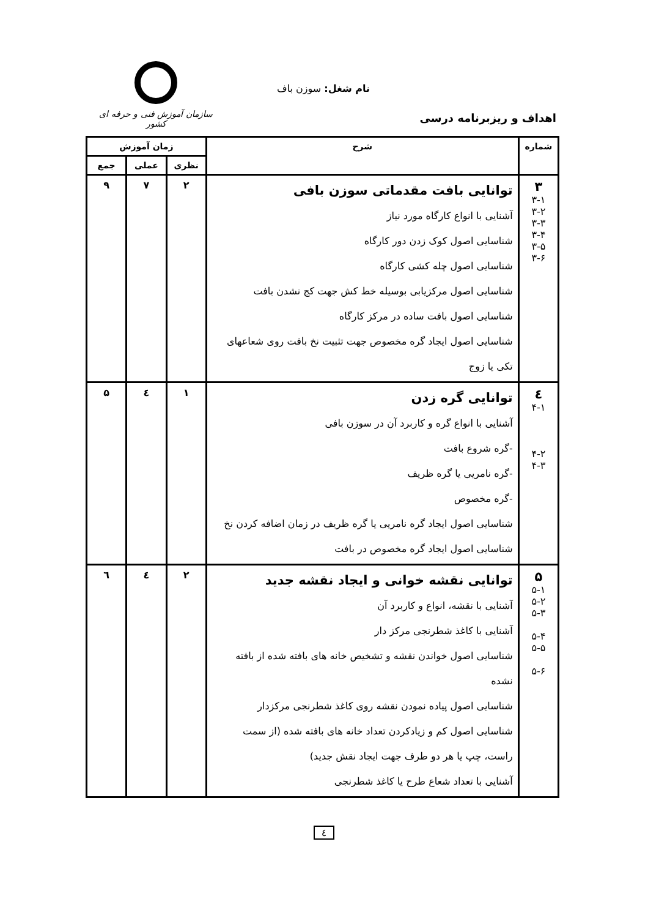نام شغل: سوزن باف
اهداف و ریزبرنامه درسی
سازمان آموزش فنی و حرفه ای کشور
| شماره | شرح | زمان آموزش | | |
| --- | --- | --- | --- | --- |
| | | نظری | عملی | جمع |
| ۳ ۳-۱ ۳-۲ ۳-۳ ۳-۴ ۳-۵ ۳-۶ | توانایی بافت مقدماتی سوزن بافی آشنایی با انواع کارگاه مورد نیاز شناسایی اصول کوک زدن دور کارگاه شناسایی اصول چله کشی کارگاه شناسایی اصول مرکزیابی بوسیله خط کش جهت کج نشدن بافت شناسایی اصول بافت ساده در مرکز کارگاه شناسایی اصول ایجاد گره مخصوص جهت تثبیت نخ بافت روی شعاعهای تکی یا زوج | ۲ | ۷ | ۹ |
| ٤ ۴-۱ ۴-۲ ۴-۳ | توانایی گره زدن آشنایی با انواع گره و کاربرد آن در سوزن بافی -گره شروع بافت -گره نامریی یا گره ظریف -گره مخصوص شناسایی اصول ایجاد گره نامریی یا گره ظریف در زمان اضافه کردن نخ شناسایی اصول ایجاد گره مخصوص در بافت | ۱ | ٤ | ۵ |
| ۵ ۵-۱ ۵-۲ ۵-۳ ۵-۴ ۵-۵ ۵-۶ | توانایی نقشه خوانی و ایجاد نقشه جدید آشنایی با نقشه، انواع و کاربرد آن آشنایی با کاغذ شطرنجی مرکز دار شناسایی اصول خواندن نقشه و تشخیص خانه های بافته شده از بافته نشده شناسایی اصول پیاده نمودن نقشه روی کاغذ شطرنجی مرکزدار شناسایی اصول کم و زیادکردن تعداد خانه های بافته شده (از سمت راست، چپ یا هر دو طرف جهت ایجاد نقش جدید) آشنایی با تعداد شعاع طرح یا کاغذ شطرنجی | ۲ | ٤ | ٦ |
٤